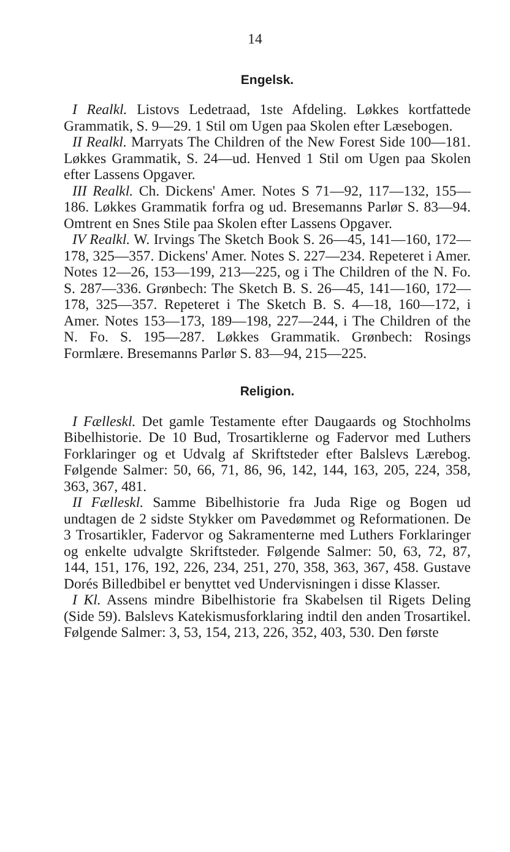14
Engelsk.
I Realkl. Listovs Ledetraad, 1ste Afdeling. Løkkes kortfattede Grammatik, S. 9—29. 1 Stil om Ugen paa Skolen efter Læsebogen.
II Realkl. Marryats The Children of the New Forest Side 100—181. Løkkes Grammatik, S. 24—ud. Henved 1 Stil om Ugen paa Skolen efter Lassens Opgaver.
III Realkl. Ch. Dickens' Amer. Notes S 71—92, 117—132, 155—186. Løkkes Grammatik forfra og ud. Bresemanns Parlør S. 83—94. Omtrent en Snes Stile paa Skolen efter Lassens Opgaver.
IV Realkl. W. Irvings The Sketch Book S. 26—45, 141—160, 172—178, 325—357. Dickens' Amer. Notes S. 227—234. Repeteret i Amer. Notes 12—26, 153—199, 213—225, og i The Children of the N. Fo. S. 287—336. Grønbech: The Sketch B. S. 26—45, 141—160, 172—178, 325—357. Repeteret i The Sketch B. S. 4—18, 160—172, i Amer. Notes 153—173, 189—198, 227—244, i The Children of the N. Fo. S. 195—287. Løkkes Grammatik. Grønbech: Rosings Formlære. Bresemanns Parlør S. 83—94, 215—225.
Religion.
I Fælleskl. Det gamle Testamente efter Daugaards og Stochholms Bibelhistorie. De 10 Bud, Trosartiklerne og Fadervor med Luthers Forklaringer og et Udvalg af Skriftsteder efter Balslevs Lærebog. Følgende Salmer: 50, 66, 71, 86, 96, 142, 144, 163, 205, 224, 358, 363, 367, 481.
II Fælleskl. Samme Bibelhistorie fra Juda Rige og Bogen ud undtagen de 2 sidste Stykker om Pavedømmet og Reformationen. De 3 Trosartikler, Fadervor og Sakramenterne med Luthers Forklaringer og enkelte udvalgte Skriftsteder. Følgende Salmer: 50, 63, 72, 87, 144, 151, 176, 192, 226, 234, 251, 270, 358, 363, 367, 458. Gustave Dorés Billedbibel er benyttet ved Undervisningen i disse Klasser.
I Kl. Assens mindre Bibelhistorie fra Skabelsen til Rigets Deling (Side 59). Balslevs Katekismusforklaring indtil den anden Trosartikel. Følgende Salmer: 3, 53, 154, 213, 226, 352, 403, 530. Den første